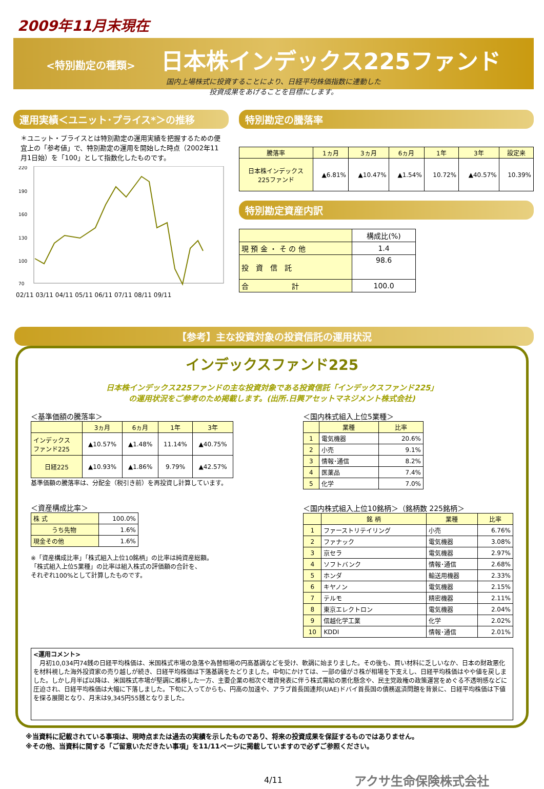2009年11月末現在
<特別勘定の種類> 日本株インデックス225ファンド
国内上場株式に投資することにより、日経平均株価指数に連動した
投資成果をあげることを目標にします。
運用実績＜ユニット･プライス*＞の推移
＊ユニット・プライスとは特別勘定の運用実績を把握するための便宜上の「参考値」で、特別勘定の運用を開始した時点（2002年11月1日始）を「100」として指数化したものです。
220
190
160
130
100
70
02/11 03/11 04/11 05/11 06/11 07/11 08/11 09/11
特別勘定の騰落率
| 騰落率 | 1ヵ月 | 3ヵ月 | 6ヵ月 | 1年 | 3年 | 設定来 |
| --- | --- | --- | --- | --- | --- | --- |
| 日本株インデックス 225ファンド | ▲6.81% | ▲10.47% | ▲1.54% | 10.72% | ▲40.57% | 10.39% |
特別勘定資産内訳
| | 構成比(%) |
| --- | --- |
| 現 預 金 ・ そ の 他 | 1.4 |
| 投 資 信 託 | 98.6 |
| 合 計 | 100.0 |
【参考】主な投資対象の投資信託の運用状況
インデックスファンド225
日本株インデックス225ファンドの主な投資対象である投資信託「インデックスファンド225」
の運用状況をご参考のため掲載します。(出所.日興アセットマネジメント株式会社)
＜基準価額の騰落率＞
| | 3ヵ月 | 6ヵ月 | 1年 | 3年 |
| --- | --- | --- | --- | --- |
| インデックス ファンド225 | ▲10.57% | ▲1.48% | 11.14% | ▲40.75% |
| 日経225 | ▲10.93% | ▲1.86% | 9.79% | ▲42.57% |
基準価額の騰落率は、分配金（税引き前）を再投資し計算しています。
＜資産構成比率＞
| 株 式 | 100.0% |
| うち先物 | 1.6% |
| 現金その他 | 1.6% |
※「資産構成比率」「株式組入上位10銘柄」の比率は純資産総額。
「株式組入上位5業種」の比率は組入株式の評価額の合計を、
それぞれ100%として計算したものです。
＜国内株式組入上位5業種＞
| | 業種 | 比率 |
| --- | --- | --- |
| 1 | 電気機器 | 20.6% |
| 2 | 小売 | 9.1% |
| 3 | 情報･通信 | 8.2% |
| 4 | 医薬品 | 7.4% |
| 5 | 化学 | 7.0% |
＜国内株式組入上位10銘柄＞（銘柄数 225銘柄＞
| | 銘 柄 | 業種 | 比率 |
| --- | --- | --- | --- |
| 1 | ファーストリテイリング | 小売 | 6.76% |
| 2 | ファナック | 電気機器 | 3.08% |
| 3 | 京セラ | 電気機器 | 2.97% |
| 4 | ソフトバンク | 情報･通信 | 2.68% |
| 5 | ホンダ | 輸送用機器 | 2.33% |
| 6 | キヤノン | 電気機器 | 2.15% |
| 7 | テルモ | 精密機器 | 2.11% |
| 8 | 東京エレクトロン | 電気機器 | 2.04% |
| 9 | 信越化学工業 | 化学 | 2.02% |
| 10 | KDDI | 情報･通信 | 2.01% |
<運用コメント>
　月初10,034円74銭の日経平均株価は、米国株式市場の急落や為替相場の円高基調などを受け、軟調に始まりました。その後も、買い材料に乏しいなか、日本の財政悪化を材料視した海外投資家の売り越しが続き、日経平均株価は下落基調をたどりました。中旬にかけては、一部の値がさ株が相場を下支えし、日経平均株価はやや値を戻しました。しかし月半ば以降は、米国株式市場が堅調に推移した一方、主要企業の相次ぐ増資発表に伴う株式需給の悪化懸念や、民主党政権の政策運営をめぐる不透明感などに圧迫され、日経平均株価は大幅に下落しました。下旬に入ってからも、円高の加速や、アラブ首長国連邦(UAE)ドバイ首長国の債務返済問題を背景に、日経平均株価は下値を探る展開となり、月末は9,345円55銭となりました。
※当資料に記載されている事項は、現時点または過去の実績を示したものであり、将来の投資成果を保証するものではありません。
※その他、当資料に関する「ご留意いただきたい事項」を11/11ページに掲載していますので必ずご参照ください。
4/11 アクサ生命保険株式会社